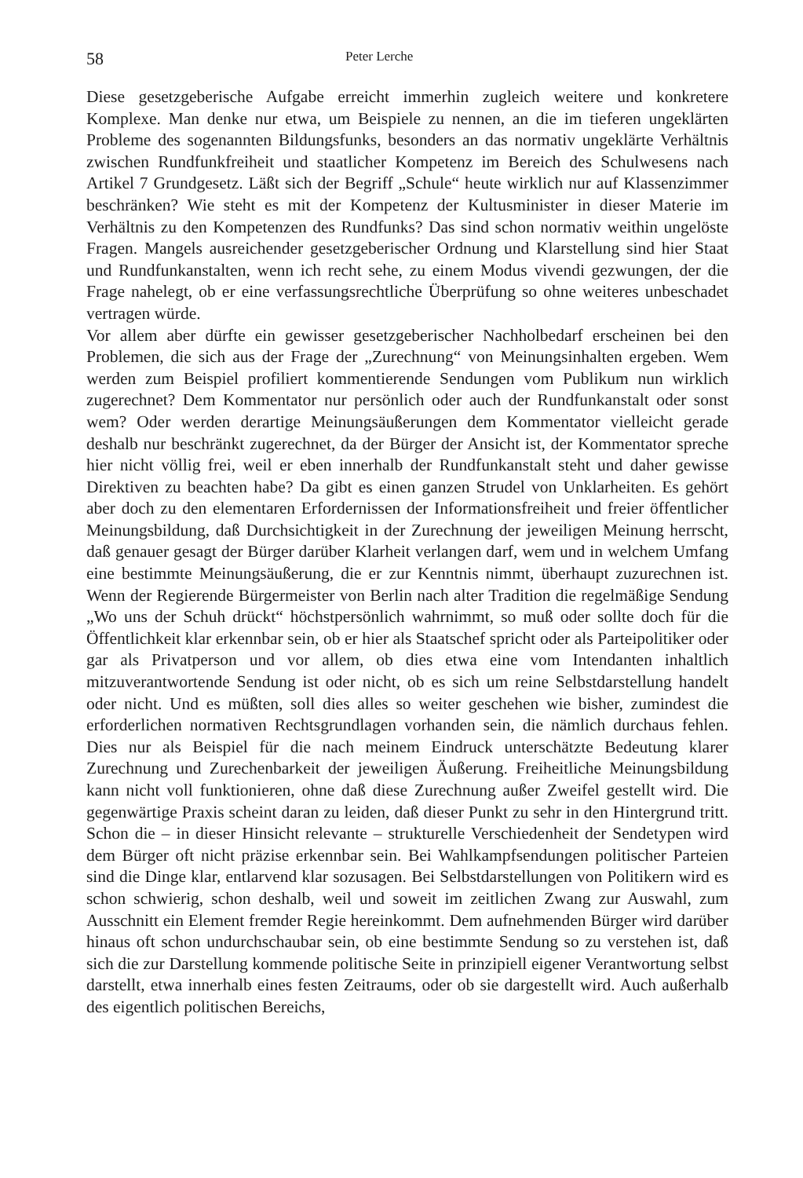58 Peter Lerche
Diese gesetzgeberische Aufgabe erreicht immerhin zugleich weitere und konkretere Komplexe. Man denke nur etwa, um Beispiele zu nennen, an die im tieferen ungeklärten Probleme des sogenannten Bildungsfunks, besonders an das normativ ungeklärte Verhältnis zwischen Rundfunkfreiheit und staatlicher Kompetenz im Bereich des Schulwesens nach Artikel 7 Grundgesetz. Läßt sich der Begriff „Schule“ heute wirklich nur auf Klassenzimmer beschränken? Wie steht es mit der Kompetenz der Kultusminister in dieser Materie im Verhältnis zu den Kompetenzen des Rundfunks? Das sind schon normativ weithin ungelöste Fragen. Mangels ausreichender gesetzgeberischer Ordnung und Klarstellung sind hier Staat und Rundfunkanstalten, wenn ich recht sehe, zu einem Modus vivendi gezwungen, der die Frage nahelegt, ob er eine verfassungsrechtliche Überprüfung so ohne weiteres unbeschadet vertragen würde.
Vor allem aber dürfte ein gewisser gesetzgeberischer Nachholbedarf erscheinen bei den Problemen, die sich aus der Frage der „Zurechnung“ von Meinungsinhalten ergeben. Wem werden zum Beispiel profiliert kommentierende Sendungen vom Publikum nun wirklich zugerechnet? Dem Kommentator nur persönlich oder auch der Rundfunkanstalt oder sonst wem? Oder werden derartige Meinungsäußerungen dem Kommentator vielleicht gerade deshalb nur beschränkt zugerechnet, da der Bürger der Ansicht ist, der Kommentator spreche hier nicht völlig frei, weil er eben innerhalb der Rundfunkanstalt steht und daher gewisse Direktiven zu beachten habe? Da gibt es einen ganzen Strudel von Unklarheiten. Es gehört aber doch zu den elementaren Erfordernissen der Informationsfreiheit und freier öffentlicher Meinungsbildung, daß Durchsichtigkeit in der Zurechnung der jeweiligen Meinung herrscht, daß genauer gesagt der Bürger darüber Klarheit verlangen darf, wem und in welchem Umfang eine bestimmte Meinungsäußerung, die er zur Kenntnis nimmt, überhaupt zuzurechnen ist. Wenn der Regierende Bürgermeister von Berlin nach alter Tradition die regelmäßige Sendung „Wo uns der Schuh drückt“ höchstpersönlich wahrnimmt, so muß oder sollte doch für die Öffentlichkeit klar erkennbar sein, ob er hier als Staatschef spricht oder als Parteipolitiker oder gar als Privatperson und vor allem, ob dies etwa eine vom Intendanten inhaltlich mitzuverantwortende Sendung ist oder nicht, ob es sich um reine Selbstdarstellung handelt oder nicht. Und es müßten, soll dies alles so weiter geschehen wie bisher, zumindest die erforderlichen normativen Rechtsgrundlagen vorhanden sein, die nämlich durchaus fehlen. Dies nur als Beispiel für die nach meinem Eindruck unterschätzte Bedeutung klarer Zurechnung und Zurechenbarkeit der jeweiligen Äußerung. Freiheitliche Meinungsbildung kann nicht voll funktionieren, ohne daß diese Zurechnung außer Zweifel gestellt wird. Die gegenwärtige Praxis scheint daran zu leiden, daß dieser Punkt zu sehr in den Hintergrund tritt. Schon die – in dieser Hinsicht relevante – strukturelle Verschiedenheit der Sendetypen wird dem Bürger oft nicht präzise erkennbar sein. Bei Wahlkampfsendungen politischer Parteien sind die Dinge klar, entlarvend klar sozusagen. Bei Selbstdarstellungen von Politikern wird es schon schwierig, schon deshalb, weil und soweit im zeitlichen Zwang zur Auswahl, zum Ausschnitt ein Element fremder Regie hereinkommt. Dem aufnehmenden Bürger wird darüber hinaus oft schon undurchschaubar sein, ob eine bestimmte Sendung so zu verstehen ist, daß sich die zur Darstellung kommende politische Seite in prinzipiell eigener Verantwortung selbst darstellt, etwa innerhalb eines festen Zeitraums, oder ob sie dargestellt wird. Auch außerhalb des eigentlich politischen Bereichs,